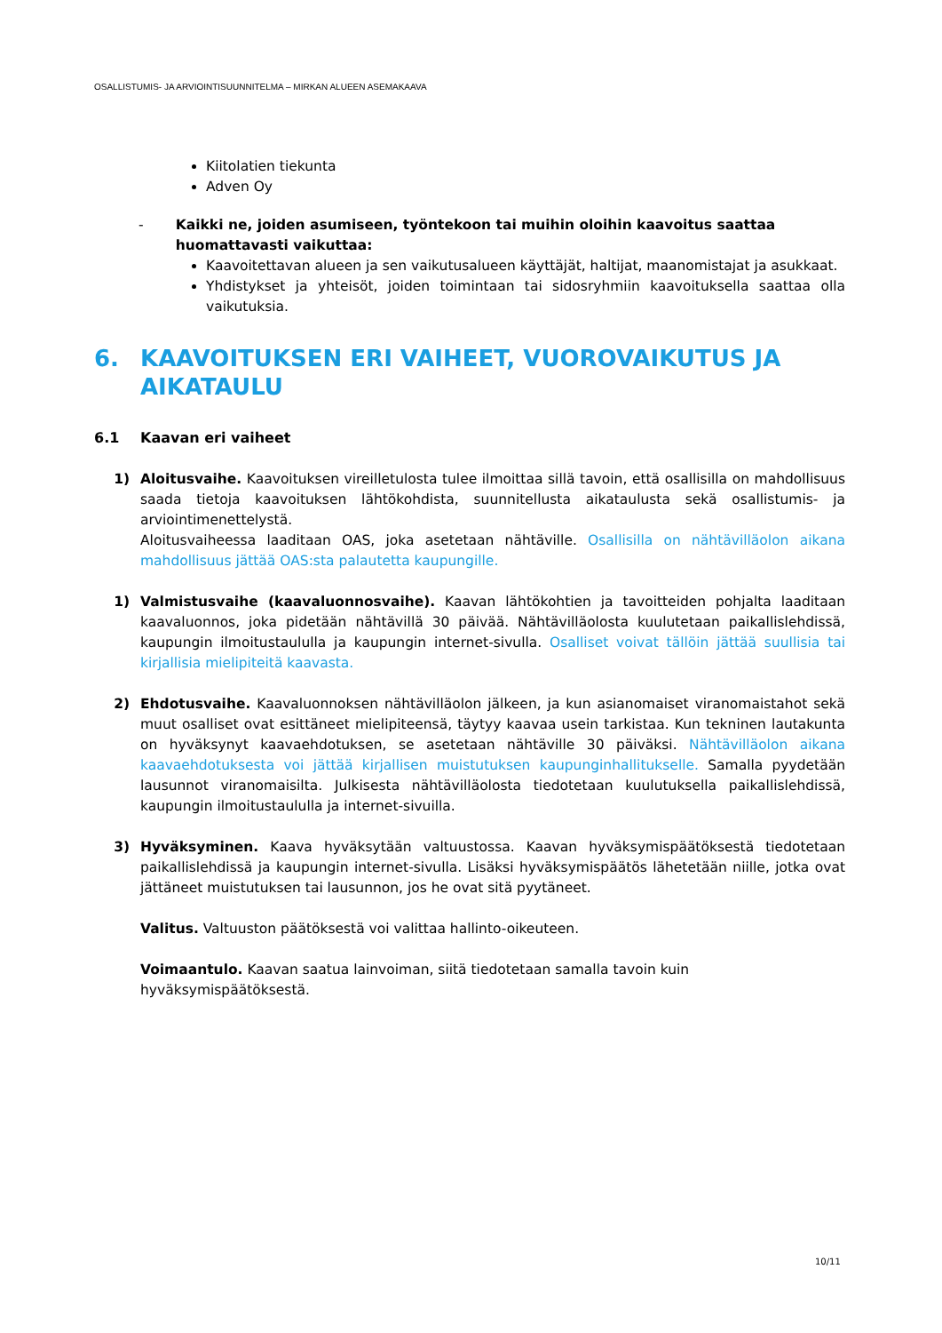OSALLISTUMIS- JA ARVIOINTISUUNNITELMA – MIRKAN ALUEEN ASEMAKAAVA
Kiitolatien tiekunta
Adven Oy
- Kaikki ne, joiden asumiseen, työntekoon tai muihin oloihin kaavoitus saattaa huomattavasti vaikuttaa:
Kaavoitettavan alueen ja sen vaikutusalueen käyttäjät, haltijat, maanomistajat ja asukkaat.
Yhdistykset ja yhteisöt, joiden toimintaan tai sidosryhmiin kaavoituksella saattaa olla vaikutuksia.
6. KAAVOITUKSEN ERI VAIHEET, VUOROVAIKUTUS JA AIKATAULU
6.1 Kaavan eri vaiheet
1) Aloitusvaihe. Kaavoituksen vireilletulosta tulee ilmoittaa sillä tavoin, että osallisilla on mahdollisuus saada tietoja kaavoituksen lähtökohdista, suunnitellusta aikataulusta sekä osallistumis- ja arviointimenettelystä.
Aloitusvaiheessa laaditaan OAS, joka asetetaan nähtäville. Osallisilla on nähtävilläolon aikana mahdollisuus jättää OAS:sta palautetta kaupungille.
1) Valmistusvaihe (kaavaluonnosvaihe). Kaavan lähtökohtien ja tavoitteiden pohjalta laaditaan kaavaluonnos, joka pidetään nähtävillä 30 päivää. Nähtävilläolosta kuulutetaan paikallislehdissä, kaupungin ilmoitustaululla ja kaupungin internet-sivulla. Osalliset voivat tällöin jättää suullisia tai kirjallisia mielipiteitä kaavasta.
2) Ehdotusvaihe. Kaavaluonnoksen nähtävilläolon jälkeen, ja kun asianomaiset viranomaistahot sekä muut osalliset ovat esittäneet mielipiteensä, täytyy kaavaa usein tarkistaa. Kun tekninen lautakunta on hyväksynyt kaavaehdotuksen, se asetetaan nähtäville 30 päiväksi. Nähtävilläolon aikana kaavaehdotuksesta voi jättää kirjallisen muistutuksen kaupunginhallitukselle. Samalla pyydetään lausunnot viranomaisilta. Julkisesta nähtävilläolosta tiedotetaan kuulutuksella paikallislehdissä, kaupungin ilmoitustaululla ja internet-sivuilla.
3) Hyväksyminen. Kaava hyväksytään valtuustossa. Kaavan hyväksymispäätöksestä tiedotetaan paikallislehdissä ja kaupungin internet-sivulla. Lisäksi hyväksymispäätös lähetetään niille, jotka ovat jättäneet muistutuksen tai lausunnon, jos he ovat sitä pyytäneet.
Valitus. Valtuuston päätöksestä voi valittaa hallinto-oikeuteen.
Voimaantulo. Kaavan saatua lainvoiman, siitä tiedotetaan samalla tavoin kuin hyväksymispäätöksestä.
10/11